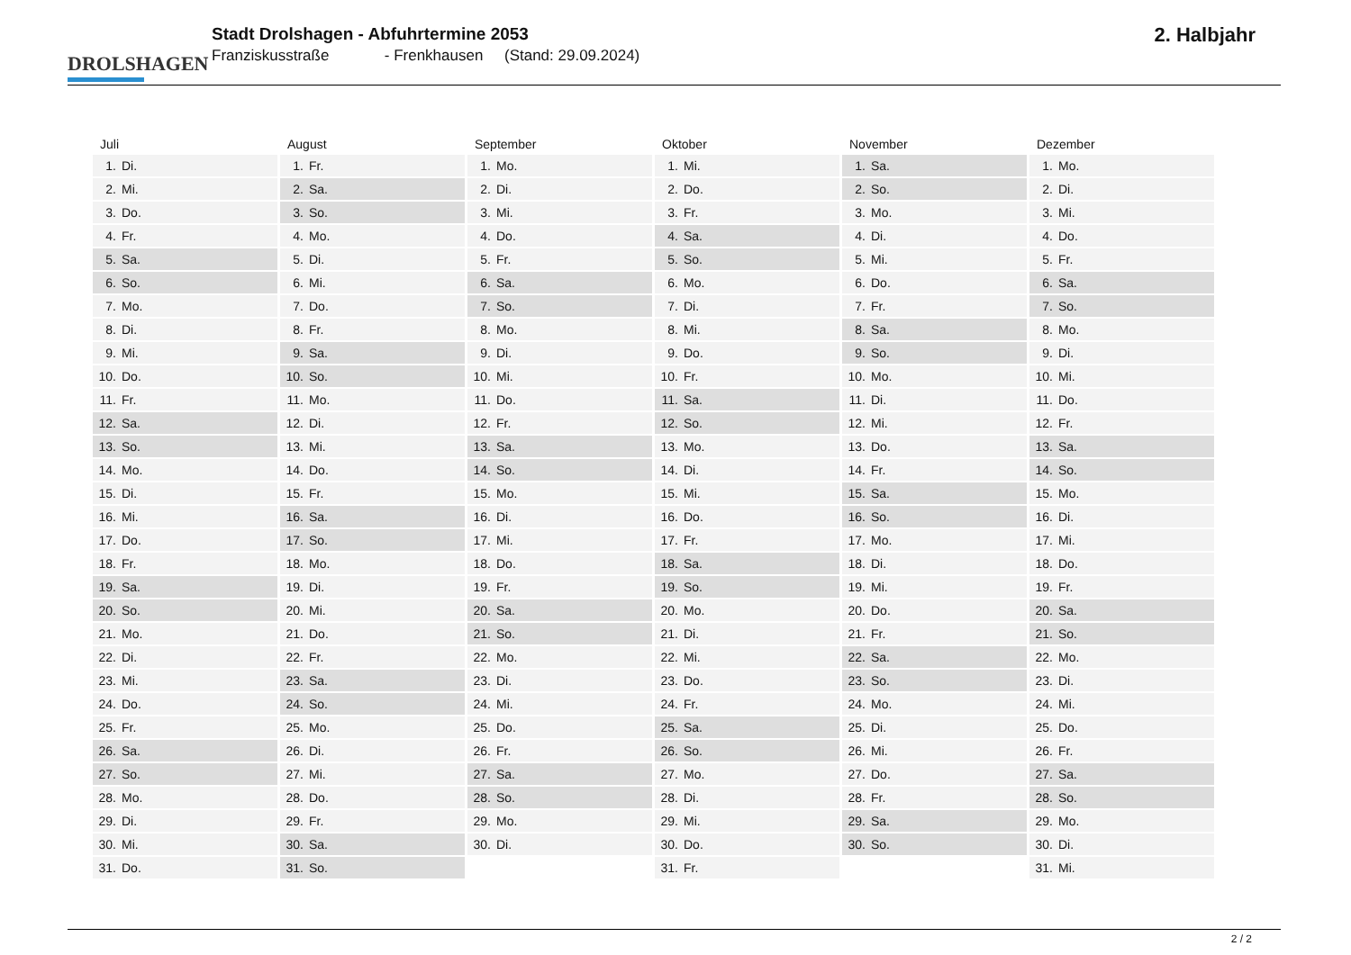DROLSHAGEN
Stadt Drolshagen - Abfuhrtermine 2053
Franziskusstraße - Frenkhausen (Stand: 29.09.2024)
2. Halbjahr
| Juli | August | September | Oktober | November | Dezember |
| --- | --- | --- | --- | --- | --- |
| 1. Di. | 1. Fr. | 1. Mo. | 1. Mi. | 1. Sa. | 1. Mo. |
| 2. Mi. | 2. Sa. | 2. Di. | 2. Do. | 2. So. | 2. Di. |
| 3. Do. | 3. So. | 3. Mi. | 3. Fr. | 3. Mo. | 3. Mi. |
| 4. Fr. | 4. Mo. | 4. Do. | 4. Sa. | 4. Di. | 4. Do. |
| 5. Sa. | 5. Di. | 5. Fr. | 5. So. | 5. Mi. | 5. Fr. |
| 6. So. | 6. Mi. | 6. Sa. | 6. Mo. | 6. Do. | 6. Sa. |
| 7. Mo. | 7. Do. | 7. So. | 7. Di. | 7. Fr. | 7. So. |
| 8. Di. | 8. Fr. | 8. Mo. | 8. Mi. | 8. Sa. | 8. Mo. |
| 9. Mi. | 9. Sa. | 9. Di. | 9. Do. | 9. So. | 9. Di. |
| 10. Do. | 10. So. | 10. Mi. | 10. Fr. | 10. Mo. | 10. Mi. |
| 11. Fr. | 11. Mo. | 11. Do. | 11. Sa. | 11. Di. | 11. Do. |
| 12. Sa. | 12. Di. | 12. Fr. | 12. So. | 12. Mi. | 12. Fr. |
| 13. So. | 13. Mi. | 13. Sa. | 13. Mo. | 13. Do. | 13. Sa. |
| 14. Mo. | 14. Do. | 14. So. | 14. Di. | 14. Fr. | 14. So. |
| 15. Di. | 15. Fr. | 15. Mo. | 15. Mi. | 15. Sa. | 15. Mo. |
| 16. Mi. | 16. Sa. | 16. Di. | 16. Do. | 16. So. | 16. Di. |
| 17. Do. | 17. So. | 17. Mi. | 17. Fr. | 17. Mo. | 17. Mi. |
| 18. Fr. | 18. Mo. | 18. Do. | 18. Sa. | 18. Di. | 18. Do. |
| 19. Sa. | 19. Di. | 19. Fr. | 19. So. | 19. Mi. | 19. Fr. |
| 20. So. | 20. Mi. | 20. Sa. | 20. Mo. | 20. Do. | 20. Sa. |
| 21. Mo. | 21. Do. | 21. So. | 21. Di. | 21. Fr. | 21. So. |
| 22. Di. | 22. Fr. | 22. Mo. | 22. Mi. | 22. Sa. | 22. Mo. |
| 23. Mi. | 23. Sa. | 23. Di. | 23. Do. | 23. So. | 23. Di. |
| 24. Do. | 24. So. | 24. Mi. | 24. Fr. | 24. Mo. | 24. Mi. |
| 25. Fr. | 25. Mo. | 25. Do. | 25. Sa. | 25. Di. | 25. Do. |
| 26. Sa. | 26. Di. | 26. Fr. | 26. So. | 26. Mi. | 26. Fr. |
| 27. So. | 27. Mi. | 27. Sa. | 27. Mo. | 27. Do. | 27. Sa. |
| 28. Mo. | 28. Do. | 28. So. | 28. Di. | 28. Fr. | 28. So. |
| 29. Di. | 29. Fr. | 29. Mo. | 29. Mi. | 29. Sa. | 29. Mo. |
| 30. Mi. | 30. Sa. | 30. Di. | 30. Do. | 30. So. | 30. Di. |
| 31. Do. | 31. So. | | 31. Fr. | | 31. Mi. |
2 / 2